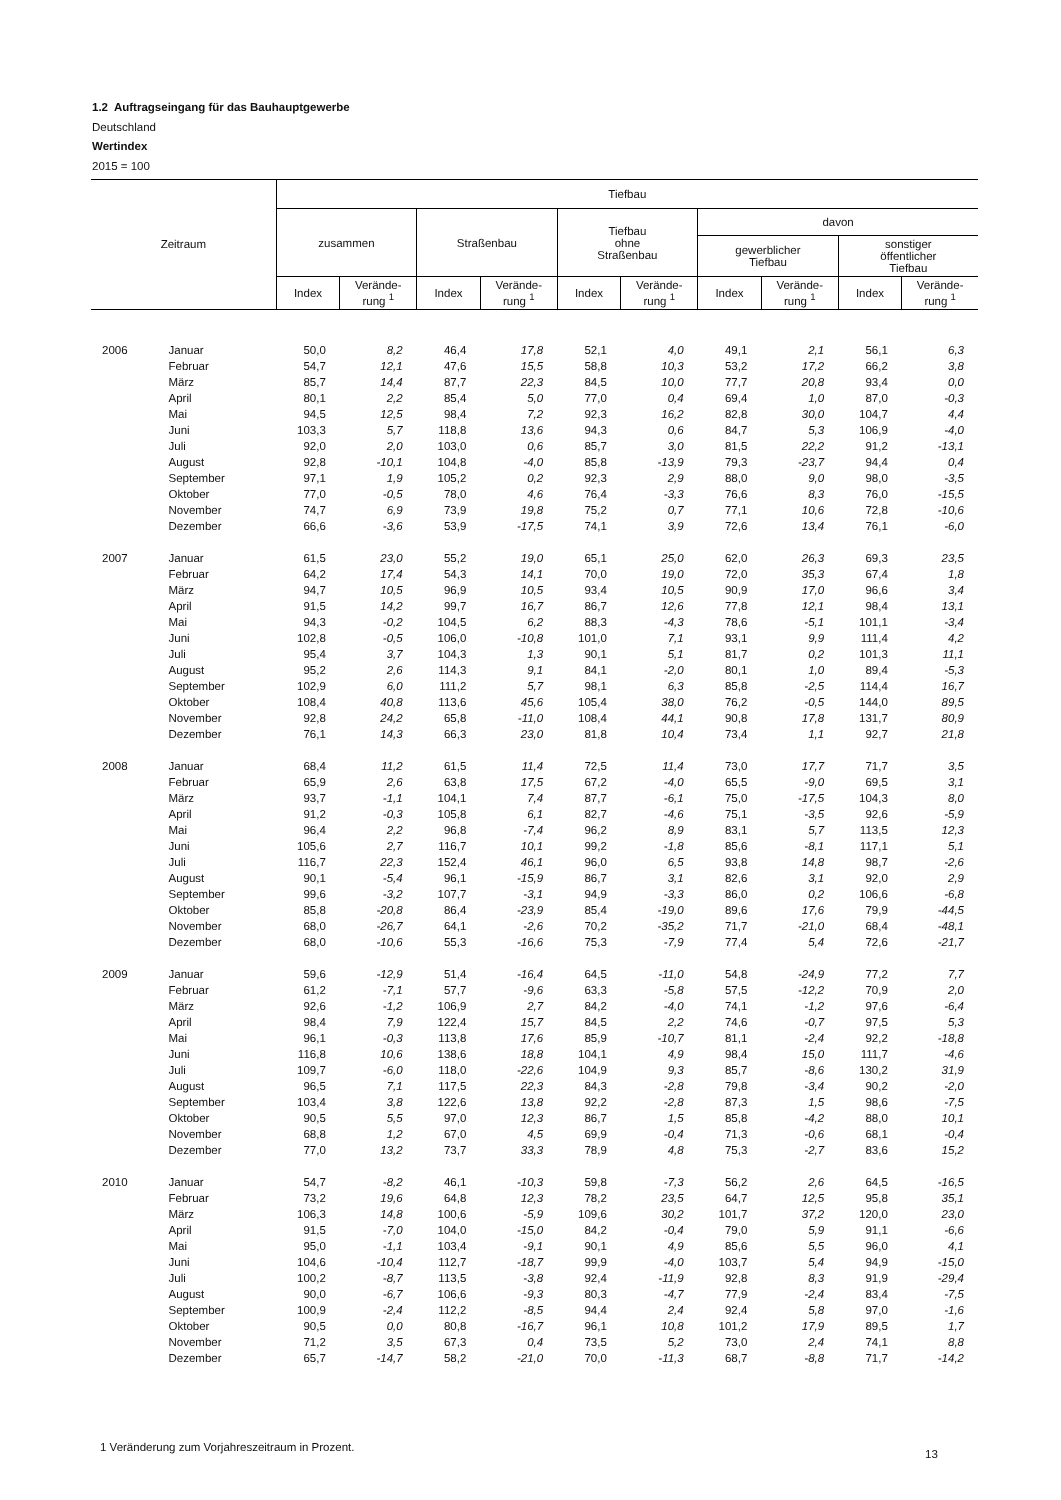1.2 Auftragseingang für das Bauhauptgewerbe
Deutschland
Wertindex
2015 = 100
| Zeitraum | | Tiefbau | | | | | | | | | |
| --- | --- | --- | --- | --- | --- | --- | --- | --- | --- | --- | --- |
| | | zusammen | | Straßenbau | | Tiefbau ohne Straßenbau | | davon | | | |
| | | | | | | | | gewerblicher Tiefbau | | sonstiger öffentlicher Tiefbau | |
| | | Index | Verände- rung <sup>1</sup> | Index | Verände- rung <sup>1</sup> | Index | Verände- rung <sup>1</sup> | Index | Verände- rung <sup>1</sup> | Index | Verände- rung <sup>1</sup> |
| 2006 | Januar | 50,0 | 8,2 | 46,4 | 17,8 | 52,1 | 4,0 | 49,1 | 2,1 | 56,1 | 6,3 |
| | Februar | 54,7 | 12,1 | 47,6 | 15,5 | 58,8 | 10,3 | 53,2 | 17,2 | 66,2 | 3,8 |
| | März | 85,7 | 14,4 | 87,7 | 22,3 | 84,5 | 10,0 | 77,7 | 20,8 | 93,4 | 0,0 |
| | April | 80,1 | 2,2 | 85,4 | 5,0 | 77,0 | 0,4 | 69,4 | 1,0 | 87,0 | -0,3 |
| | Mai | 94,5 | 12,5 | 98,4 | 7,2 | 92,3 | 16,2 | 82,8 | 30,0 | 104,7 | 4,4 |
| | Juni | 103,3 | 5,7 | 118,8 | 13,6 | 94,3 | 0,6 | 84,7 | 5,3 | 106,9 | -4,0 |
| | Juli | 92,0 | 2,0 | 103,0 | 0,6 | 85,7 | 3,0 | 81,5 | 22,2 | 91,2 | -13,1 |
| | August | 92,8 | -10,1 | 104,8 | -4,0 | 85,8 | -13,9 | 79,3 | -23,7 | 94,4 | 0,4 |
| | September | 97,1 | 1,9 | 105,2 | 0,2 | 92,3 | 2,9 | 88,0 | 9,0 | 98,0 | -3,5 |
| | Oktober | 77,0 | -0,5 | 78,0 | 4,6 | 76,4 | -3,3 | 76,6 | 8,3 | 76,0 | -15,5 |
| | November | 74,7 | 6,9 | 73,9 | 19,8 | 75,2 | 0,7 | 77,1 | 10,6 | 72,8 | -10,6 |
| | Dezember | 66,6 | -3,6 | 53,9 | -17,5 | 74,1 | 3,9 | 72,6 | 13,4 | 76,1 | -6,0 |
| 2007 | Januar | 61,5 | 23,0 | 55,2 | 19,0 | 65,1 | 25,0 | 62,0 | 26,3 | 69,3 | 23,5 |
| | Februar | 64,2 | 17,4 | 54,3 | 14,1 | 70,0 | 19,0 | 72,0 | 35,3 | 67,4 | 1,8 |
| | März | 94,7 | 10,5 | 96,9 | 10,5 | 93,4 | 10,5 | 90,9 | 17,0 | 96,6 | 3,4 |
| | April | 91,5 | 14,2 | 99,7 | 16,7 | 86,7 | 12,6 | 77,8 | 12,1 | 98,4 | 13,1 |
| | Mai | 94,3 | -0,2 | 104,5 | 6,2 | 88,3 | -4,3 | 78,6 | -5,1 | 101,1 | -3,4 |
| | Juni | 102,8 | -0,5 | 106,0 | -10,8 | 101,0 | 7,1 | 93,1 | 9,9 | 111,4 | 4,2 |
| | Juli | 95,4 | 3,7 | 104,3 | 1,3 | 90,1 | 5,1 | 81,7 | 0,2 | 101,3 | 11,1 |
| | August | 95,2 | 2,6 | 114,3 | 9,1 | 84,1 | -2,0 | 80,1 | 1,0 | 89,4 | -5,3 |
| | September | 102,9 | 6,0 | 111,2 | 5,7 | 98,1 | 6,3 | 85,8 | -2,5 | 114,4 | 16,7 |
| | Oktober | 108,4 | 40,8 | 113,6 | 45,6 | 105,4 | 38,0 | 76,2 | -0,5 | 144,0 | 89,5 |
| | November | 92,8 | 24,2 | 65,8 | -11,0 | 108,4 | 44,1 | 90,8 | 17,8 | 131,7 | 80,9 |
| | Dezember | 76,1 | 14,3 | 66,3 | 23,0 | 81,8 | 10,4 | 73,4 | 1,1 | 92,7 | 21,8 |
| 2008 | Januar | 68,4 | 11,2 | 61,5 | 11,4 | 72,5 | 11,4 | 73,0 | 17,7 | 71,7 | 3,5 |
| | Februar | 65,9 | 2,6 | 63,8 | 17,5 | 67,2 | -4,0 | 65,5 | -9,0 | 69,5 | 3,1 |
| | März | 93,7 | -1,1 | 104,1 | 7,4 | 87,7 | -6,1 | 75,0 | -17,5 | 104,3 | 8,0 |
| | April | 91,2 | -0,3 | 105,8 | 6,1 | 82,7 | -4,6 | 75,1 | -3,5 | 92,6 | -5,9 |
| | Mai | 96,4 | 2,2 | 96,8 | -7,4 | 96,2 | 8,9 | 83,1 | 5,7 | 113,5 | 12,3 |
| | Juni | 105,6 | 2,7 | 116,7 | 10,1 | 99,2 | -1,8 | 85,6 | -8,1 | 117,1 | 5,1 |
| | Juli | 116,7 | 22,3 | 152,4 | 46,1 | 96,0 | 6,5 | 93,8 | 14,8 | 98,7 | -2,6 |
| | August | 90,1 | -5,4 | 96,1 | -15,9 | 86,7 | 3,1 | 82,6 | 3,1 | 92,0 | 2,9 |
| | September | 99,6 | -3,2 | 107,7 | -3,1 | 94,9 | -3,3 | 86,0 | 0,2 | 106,6 | -6,8 |
| | Oktober | 85,8 | -20,8 | 86,4 | -23,9 | 85,4 | -19,0 | 89,6 | 17,6 | 79,9 | -44,5 |
| | November | 68,0 | -26,7 | 64,1 | -2,6 | 70,2 | -35,2 | 71,7 | -21,0 | 68,4 | -48,1 |
| | Dezember | 68,0 | -10,6 | 55,3 | -16,6 | 75,3 | -7,9 | 77,4 | 5,4 | 72,6 | -21,7 |
| 2009 | Januar | 59,6 | -12,9 | 51,4 | -16,4 | 64,5 | -11,0 | 54,8 | -24,9 | 77,2 | 7,7 |
| | Februar | 61,2 | -7,1 | 57,7 | -9,6 | 63,3 | -5,8 | 57,5 | -12,2 | 70,9 | 2,0 |
| | März | 92,6 | -1,2 | 106,9 | 2,7 | 84,2 | -4,0 | 74,1 | -1,2 | 97,6 | -6,4 |
| | April | 98,4 | 7,9 | 122,4 | 15,7 | 84,5 | 2,2 | 74,6 | -0,7 | 97,5 | 5,3 |
| | Mai | 96,1 | -0,3 | 113,8 | 17,6 | 85,9 | -10,7 | 81,1 | -2,4 | 92,2 | -18,8 |
| | Juni | 116,8 | 10,6 | 138,6 | 18,8 | 104,1 | 4,9 | 98,4 | 15,0 | 111,7 | -4,6 |
| | Juli | 109,7 | -6,0 | 118,0 | -22,6 | 104,9 | 9,3 | 85,7 | -8,6 | 130,2 | 31,9 |
| | August | 96,5 | 7,1 | 117,5 | 22,3 | 84,3 | -2,8 | 79,8 | -3,4 | 90,2 | -2,0 |
| | September | 103,4 | 3,8 | 122,6 | 13,8 | 92,2 | -2,8 | 87,3 | 1,5 | 98,6 | -7,5 |
| | Oktober | 90,5 | 5,5 | 97,0 | 12,3 | 86,7 | 1,5 | 85,8 | -4,2 | 88,0 | 10,1 |
| | November | 68,8 | 1,2 | 67,0 | 4,5 | 69,9 | -0,4 | 71,3 | -0,6 | 68,1 | -0,4 |
| | Dezember | 77,0 | 13,2 | 73,7 | 33,3 | 78,9 | 4,8 | 75,3 | -2,7 | 83,6 | 15,2 |
| 2010 | Januar | 54,7 | -8,2 | 46,1 | -10,3 | 59,8 | -7,3 | 56,2 | 2,6 | 64,5 | -16,5 |
| | Februar | 73,2 | 19,6 | 64,8 | 12,3 | 78,2 | 23,5 | 64,7 | 12,5 | 95,8 | 35,1 |
| | März | 106,3 | 14,8 | 100,6 | -5,9 | 109,6 | 30,2 | 101,7 | 37,2 | 120,0 | 23,0 |
| | April | 91,5 | -7,0 | 104,0 | -15,0 | 84,2 | -0,4 | 79,0 | 5,9 | 91,1 | -6,6 |
| | Mai | 95,0 | -1,1 | 103,4 | -9,1 | 90,1 | 4,9 | 85,6 | 5,5 | 96,0 | 4,1 |
| | Juni | 104,6 | -10,4 | 112,7 | -18,7 | 99,9 | -4,0 | 103,7 | 5,4 | 94,9 | -15,0 |
| | Juli | 100,2 | -8,7 | 113,5 | -3,8 | 92,4 | -11,9 | 92,8 | 8,3 | 91,9 | -29,4 |
| | August | 90,0 | -6,7 | 106,6 | -9,3 | 80,3 | -4,7 | 77,9 | -2,4 | 83,4 | -7,5 |
| | September | 100,9 | -2,4 | 112,2 | -8,5 | 94,4 | 2,4 | 92,4 | 5,8 | 97,0 | -1,6 |
| | Oktober | 90,5 | 0,0 | 80,8 | -16,7 | 96,1 | 10,8 | 101,2 | 17,9 | 89,5 | 1,7 |
| | November | 71,2 | 3,5 | 67,3 | 0,4 | 73,5 | 5,2 | 73,0 | 2,4 | 74,1 | 8,8 |
| | Dezember | 65,7 | -14,7 | 58,2 | -21,0 | 70,0 | -11,3 | 68,7 | -8,8 | 71,7 | -14,2 |
1 Veränderung zum Vorjahreszeitraum in Prozent.
13